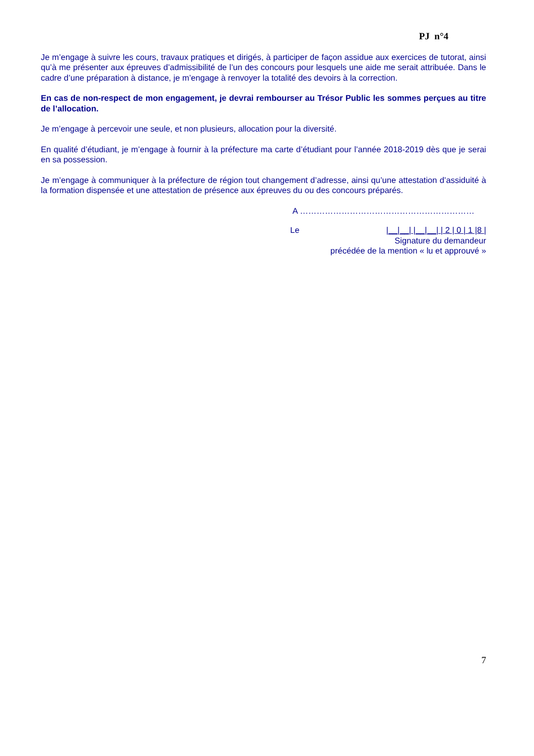PJ n°4
Je m’engage à suivre les cours, travaux pratiques et dirigés, à participer de façon assidue aux exercices de tutorat, ainsi qu’à me présenter aux épreuves d’admissibilité de l’un des concours pour lesquels une aide me serait attribuée. Dans le cadre d’une préparation à distance, je m’engage à renvoyer la totalité des devoirs à la correction.
En cas de non-respect de mon engagement, je devrai rembourser au Trésor Public les sommes perçues au titre de l’allocation.
Je m’engage à percevoir une seule, et non plusieurs, allocation pour la diversité.
En qualité d’étudiant, je m’engage à fournir à la préfecture ma carte d’étudiant pour l’année 2018-2019 dès que je serai en sa possession.
Je m’engage à communiquer à la préfecture de région tout changement d’adresse, ainsi qu’une attestation d’assiduité à la formation dispensée et une attestation de présence aux épreuves du ou des concours préparés.
A ………………………………………………………
Le |__|__| |__|__| | 2 | 0 | 1 |8 |
Signature du demandeur
précédée de la mention « lu et approuvé »
7